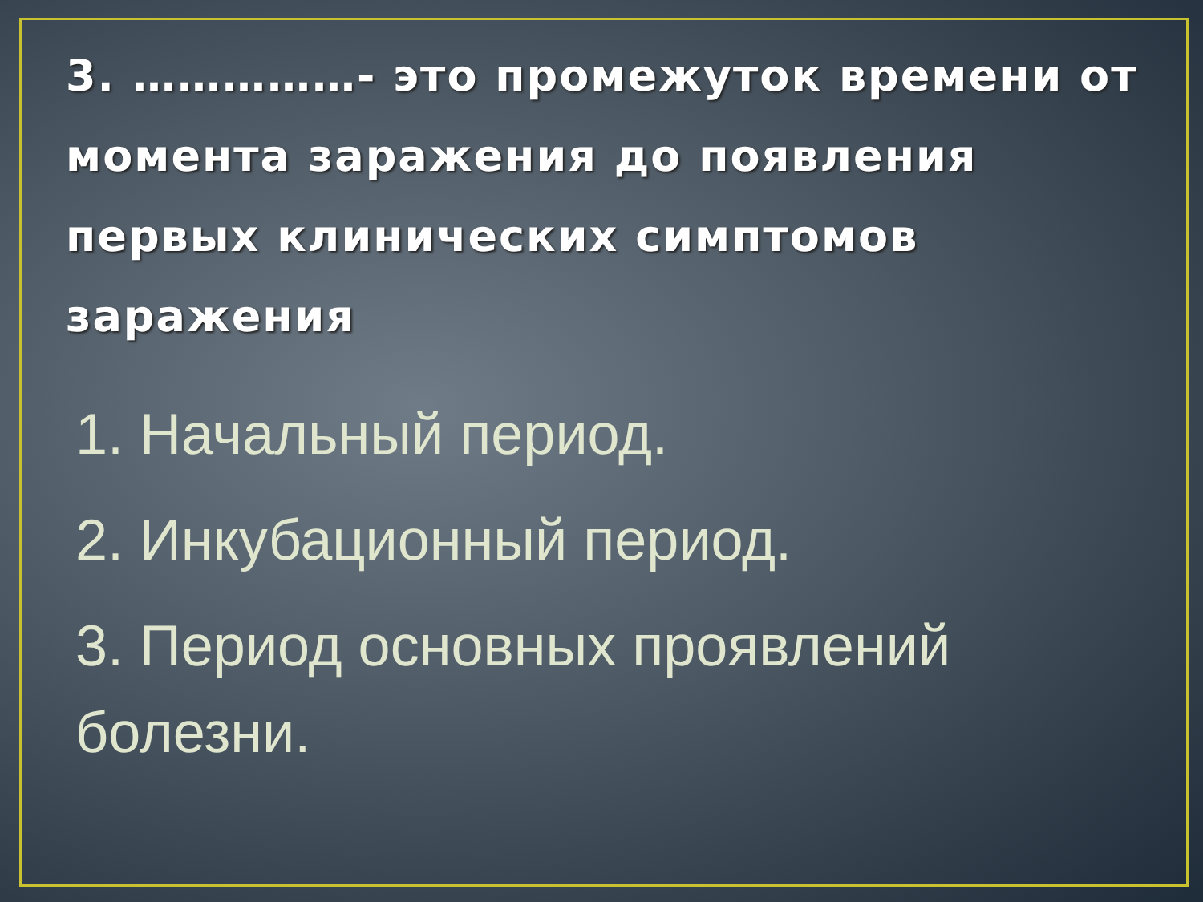3. ……………- это промежуток времени от момента заражения до появления первых клинических симптомов заражения
1. Начальный период.
2. Инкубационный период.
3. Период основных проявлений болезни.